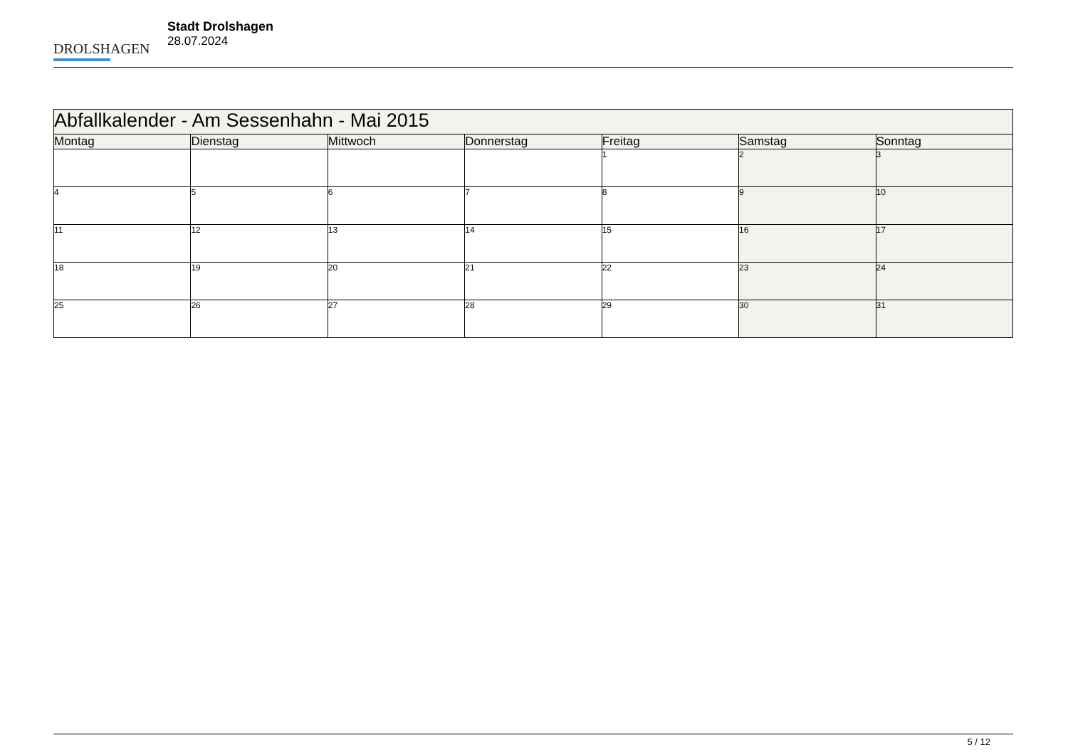DROLSHAGEN
Stadt Drolshagen
28.07.2024
| Abfallkalender - Am Sessenhahn - Mai 2015 | | | | | | |
| --- | --- | --- | --- | --- | --- | --- |
| Montag | Dienstag | Mittwoch | Donnerstag | Freitag | Samstag | Sonntag |
| | | | | 1 | 2 | 3 |
| 4 | 5 | 6 | 7 | 8 | 9 | 10 |
| 11 | 12 | 13 | 14 | 15 | 16 | 17 |
| 18 | 19 | 20 | 21 | 22 | 23 | 24 |
| 25 | 26 | 27 | 28 | 29 | 30 | 31 |
5 / 12